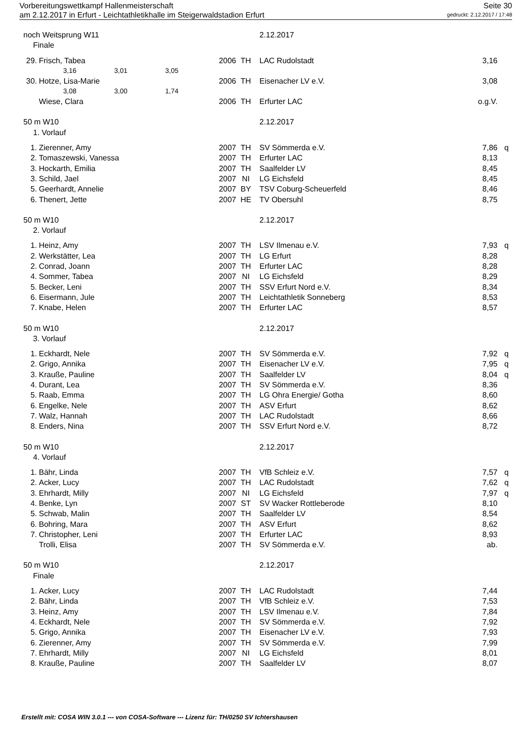Vorbereitungswettkampf Hallenmeisterschaft Seite 30
am 2.12.2017 in Erfurt - Leichtathletikhalle im Steigerwaldstadion Erfurt gedruckt: 2.12.2017 / 17:48
| noch Weitsprung W11 | | | | 2.12.2017 | | |
| Finale | | | | | | |
| 29. | Frisch, Tabea | 2006 | TH | LAC Rudolstadt | 3,16 | |
| | 3,16 3,01 3,05 | | | | | |
| 30. | Hotze, Lisa-Marie | 2006 | TH | Eisenacher LV e.V. | 3,08 | |
| | 3,08 3,00 1,74 | | | | | |
| | Wiese, Clara | 2006 | TH | Erfurter LAC | o.g.V. | |
| 50 m W10 | | | | 2.12.2017 | | |
| 1. Vorlauf | | | | | | |
| 1. | Zierenner, Amy | 2007 | TH | SV Sömmerda e.V. | 7,86 | q |
| 2. | Tomaszewski, Vanessa | 2007 | TH | Erfurter LAC | 8,13 | |
| 3. | Hockarth, Emilia | 2007 | TH | Saalfelder LV | 8,45 | |
| 3. | Schild, Jael | 2007 | NI | LG Eichsfeld | 8,45 | |
| 5. | Geerhardt, Annelie | 2007 | BY | TSV Coburg-Scheuerfeld | 8,46 | |
| 6. | Thenert, Jette | 2007 | HE | TV Obersuhl | 8,75 | |
| 50 m W10 | | | | 2.12.2017 | | |
| 2. Vorlauf | | | | | | |
| 1. | Heinz, Amy | 2007 | TH | LSV Ilmenau e.V. | 7,93 | q |
| 2. | Werkstätter, Lea | 2007 | TH | LG Erfurt | 8,28 | |
| 2. | Conrad, Joann | 2007 | TH | Erfurter LAC | 8,28 | |
| 4. | Sommer, Tabea | 2007 | NI | LG Eichsfeld | 8,29 | |
| 5. | Becker, Leni | 2007 | TH | SSV Erfurt Nord e.V. | 8,34 | |
| 6. | Eisermann, Jule | 2007 | TH | Leichtathletik Sonneberg | 8,53 | |
| 7. | Knabe, Helen | 2007 | TH | Erfurter LAC | 8,57 | |
| 50 m W10 | | | | 2.12.2017 | | |
| 3. Vorlauf | | | | | | |
| 1. | Eckhardt, Nele | 2007 | TH | SV Sömmerda e.V. | 7,92 | q |
| 2. | Grigo, Annika | 2007 | TH | Eisenacher LV e.V. | 7,95 | q |
| 3. | Krauße, Pauline | 2007 | TH | Saalfelder LV | 8,04 | q |
| 4. | Durant, Lea | 2007 | TH | SV Sömmerda e.V. | 8,36 | |
| 5. | Raab, Emma | 2007 | TH | LG Ohra Energie/ Gotha | 8,60 | |
| 6. | Engelke, Nele | 2007 | TH | ASV Erfurt | 8,62 | |
| 7. | Walz, Hannah | 2007 | TH | LAC Rudolstadt | 8,66 | |
| 8. | Enders, Nina | 2007 | TH | SSV Erfurt Nord e.V. | 8,72 | |
| 50 m W10 | | | | 2.12.2017 | | |
| 4. Vorlauf | | | | | | |
| 1. | Bähr, Linda | 2007 | TH | VfB Schleiz e.V. | 7,57 | q |
| 2. | Acker, Lucy | 2007 | TH | LAC Rudolstadt | 7,62 | q |
| 3. | Ehrhardt, Milly | 2007 | NI | LG Eichsfeld | 7,97 | q |
| 4. | Benke, Lyn | 2007 | ST | SV Wacker Rottleberode | 8,10 | |
| 5. | Schwab, Malin | 2007 | TH | Saalfelder LV | 8,54 | |
| 6. | Bohring, Mara | 2007 | TH | ASV Erfurt | 8,62 | |
| 7. | Christopher, Leni | 2007 | TH | Erfurter LAC | 8,93 | |
| | Trolli, Elisa | 2007 | TH | SV Sömmerda e.V. | ab. | |
| 50 m W10 | | | | 2.12.2017 | | |
| Finale | | | | | | |
| 1. | Acker, Lucy | 2007 | TH | LAC Rudolstadt | 7,44 | |
| 2. | Bähr, Linda | 2007 | TH | VfB Schleiz e.V. | 7,53 | |
| 3. | Heinz, Amy | 2007 | TH | LSV Ilmenau e.V. | 7,84 | |
| 4. | Eckhardt, Nele | 2007 | TH | SV Sömmerda e.V. | 7,92 | |
| 5. | Grigo, Annika | 2007 | TH | Eisenacher LV e.V. | 7,93 | |
| 6. | Zierenner, Amy | 2007 | TH | SV Sömmerda e.V. | 7,99 | |
| 7. | Ehrhardt, Milly | 2007 | NI | LG Eichsfeld | 8,01 | |
| 8. | Krauße, Pauline | 2007 | TH | Saalfelder LV | 8,07 | |
Erstellt mit: COSA WIN 3.0.1 --- von COSA-Software --- Lizenz für: TH/0250 SV Ichtershausen